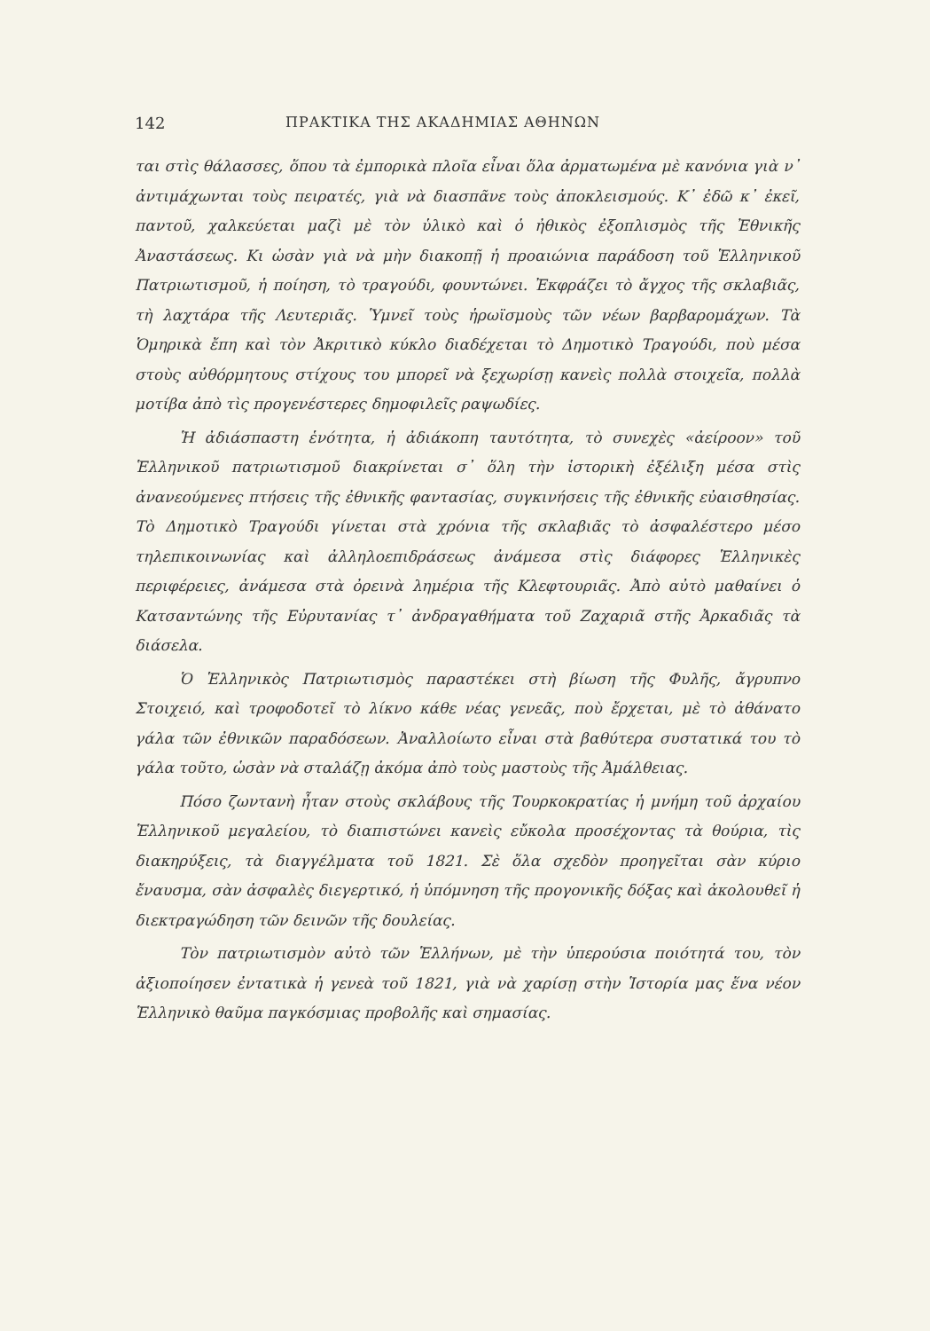142 ΠΡΑΚΤΙΚΑ ΤΗΣ ΑΚΑΔΗΜΙΑΣ ΑΘΗΝΩΝ
ται στὶς θάλασσες, ὅπου τὰ ἐμπορικὰ πλοῖα εἶναι ὅλα ἀρματωμένα μὲ κανόνια γιὰ ν᾿ ἀντιμάχωνται τοὺς πειρατές, γιὰ νὰ διασπᾶνε τοὺς ἀποκλεισμούς. Κ᾿ ἐδῶ κ᾿ ἐκεῖ, παντοῦ, χαλκεύεται μαζὶ μὲ τὸν ὑλικὸ καὶ ὁ ἠθικὸς ἐξοπλισμὸς τῆς Ἐθνικῆς Ἀναστάσεως. Κι ὡσὰν γιὰ νὰ μὴν διακοπῇ ἡ προαιώνια παράδοση τοῦ Ἑλληνικοῦ Πατριωτισμοῦ, ἡ ποίηση, τὸ τραγούδι, φουντώνει. Ἐκφράζει τὸ ἄγχος τῆς σκλαβιᾶς, τὴ λαχτάρα τῆς Λευτεριᾶς. Ὑμνεῖ τοὺς ἡρωϊσμοὺς τῶν νέων βαρβαρομάχων. Τὰ Ὁμηρικὰ ἔπη καὶ τὸν Ἀκριτικὸ κύκλο διαδέχεται τὸ Δημοτικὸ Τραγούδι, ποὺ μέσα στοὺς αὐθόρμητους στίχους του μπορεῖ νὰ ξεχωρίσῃ κανεὶς πολλὰ στοιχεῖα, πολλὰ μοτίβα ἀπὸ τὶς προγενέστερες δημοφιλεῖς ραψωδίες.
Ἡ ἀδιάσπαστη ἑνότητα, ἡ ἀδιάκοπη ταυτότητα, τὸ συνεχὲς «ἀείροον» τοῦ Ἑλληνικοῦ πατριωτισμοῦ διακρίνεται σ᾿ ὅλη τὴν ἱστορικὴ ἐξέλιξη μέσα στὶς ἀνανεούμενες πτήσεις τῆς ἐθνικῆς φαντασίας, συγκινήσεις τῆς ἐθνικῆς εὐαισθησίας. Τὸ Δημοτικὸ Τραγούδι γίνεται στὰ χρόνια τῆς σκλαβιᾶς τὸ ἀσφαλέστερο μέσο τηλεπικοινωνίας καὶ ἀλληλοεπιδράσεως ἀνάμεσα στὶς διάφορες Ἑλληνικὲς περιφέρειες, ἀνάμεσα στὰ ὀρεινὰ λημέρια τῆς Κλεφτουριᾶς. Ἀπὸ αὐτὸ μαθαίνει ὁ Κατσαντώνης τῆς Εὐρυτανίας τ᾿ ἀνδραγαθήματα τοῦ Ζαχαριᾶ στῆς Ἀρκαδιᾶς τὰ διάσελα.
Ὁ Ἑλληνικὸς Πατριωτισμὸς παραστέκει στὴ βίωση τῆς Φυλῆς, ἄγρυπνο Στοιχειό, καὶ τροφοδοτεῖ τὸ λίκνο κάθε νέας γενεᾶς, ποὺ ἔρχεται, μὲ τὸ ἀθάνατο γάλα τῶν ἐθνικῶν παραδόσεων. Ἀναλλοίωτο εἶναι στὰ βαθύτερα συστατικά του τὸ γάλα τοῦτο, ὡσὰν νὰ σταλάζῃ ἀκόμα ἀπὸ τοὺς μαστοὺς τῆς Ἀμάλθειας.
Πόσο ζωντανὴ ἦταν στοὺς σκλάβους τῆς Τουρκοκρατίας ἡ μνήμη τοῦ ἀρχαίου Ἑλληνικοῦ μεγαλείου, τὸ διαπιστώνει κανεὶς εὔκολα προσέχοντας τὰ θούρια, τὶς διακηρύξεις, τὰ διαγγέλματα τοῦ 1821. Σὲ ὅλα σχεδὸν προηγεῖται σὰν κύριο ἔναυσμα, σὰν ἀσφαλὲς διεγερτικό, ἡ ὑπόμνηση τῆς προγονικῆς δόξας καὶ ἀκολουθεῖ ἡ διεκτραγώδηση τῶν δεινῶν τῆς δουλείας.
Τὸν πατριωτισμὸν αὐτὸ τῶν Ἑλλήνων, μὲ τὴν ὑπερούσια ποιότητά του, τὸν ἀξιοποίησεν ἐντατικὰ ἡ γενεὰ τοῦ 1821, γιὰ νὰ χαρίσῃ στὴν Ἱστορία μας ἕνα νέον Ἑλληνικὸ θαῦμα παγκόσμιας προβολῆς καὶ σημασίας.